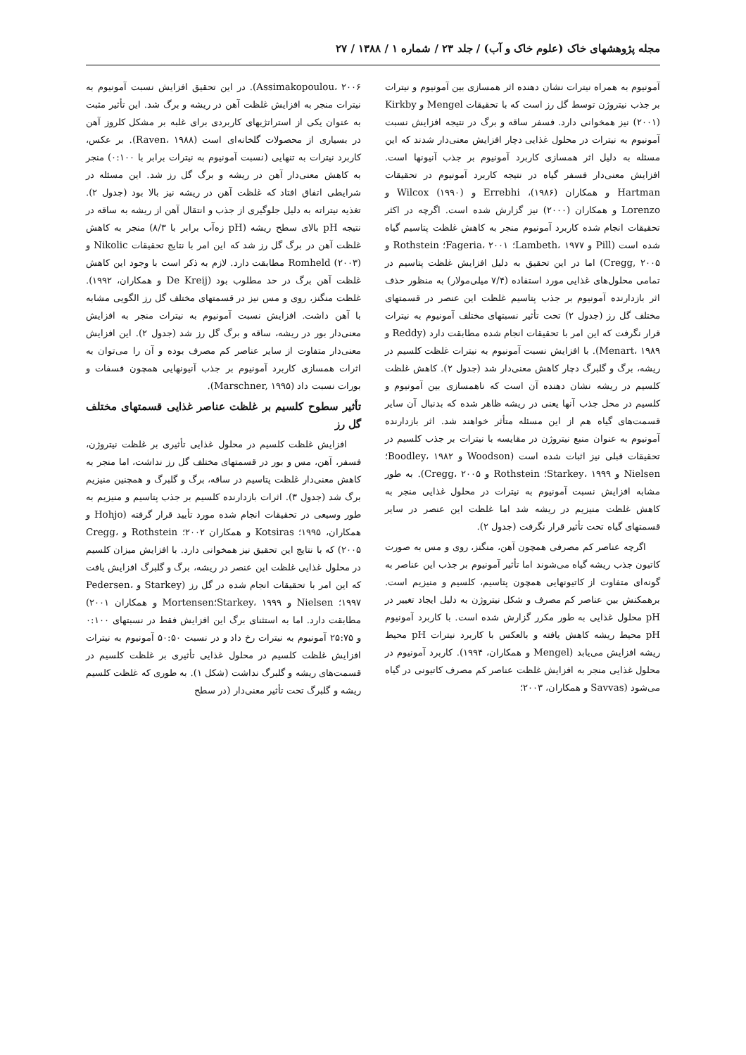مجله پژوهشهای خاک (علوم خاک و آب) / جلد ۲۳ / شماره ۱ / ۱۳۸۸ / ۲۷
آمونیوم به همراه نیترات نشان دهنده اثر همسازی بین آمونیوم و نیترات بر جذب نیتروژن توسط گل رز است که با تحقیقات Mengel و Kirkby (۲۰۰۱) نیز همخوانی دارد. فسفر ساقه و برگ در نتیجه افزایش نسبت آمونیوم به نیترات در محلول غذایی دچار افزایش معنی‌دار شدند که این مسئله به دلیل اثر همسازی کاربرد آمونیوم بر جذب آنیونها است. افزایش معنی‌دار فسفر گیاه در نتیجه کاربرد آمونیوم در تحقیقات Hartman و همکاران (۱۹۸۶)، Errebhi و Wilcox (۱۹۹۰) و Lorenzo و همکاران (۲۰۰۰) نیز گزارش شده است. اگرچه در اکثر تحقیقات انجام شده کاربرد آمونیوم منجر به کاهش غلظت پتاسیم گیاه شده است (Pill و Lambeth، ۱۹۷۷؛ Fageria، ۲۰۰۱؛ Rothstein و Cregg, ۲۰۰۵) اما در این تحقیق به دلیل افزایش غلظت پتاسیم در تمامی محلول‌های غذایی مورد استفاده (۷/۴ میلی‌مولار) به منظور حذف اثر بازدارنده آمونیوم بر جذب پتاسیم غلظت این عنصر در قسمتهای مختلف گل رز (جدول ۲) تحت تأثیر نسبتهای مختلف آمونیوم به نیترات قرار نگرفت که این امر با تحقیقات انجام شده مطابقت دارد (Reddy و Menart، ۱۹۸۹). با افزایش نسبت آمونیوم به نیترات غلظت کلسیم در ریشه، برگ و گلبرگ دچار کاهش معنی‌دار شد (جدول ۲). کاهش غلظت کلسیم در ریشه نشان دهنده آن است که ناهمسازی بین آمونیوم و کلسیم در محل جذب آنها یعنی در ریشه ظاهر شده که بدنبال آن سایر قسمت‌های گیاه هم از این مسئله متأثر خواهند شد. اثر بازدارنده آمونیوم به عنوان منبع نیتروژن در مقایسه با نیترات بر جذب کلسیم در تحقیقات قبلی نیز اثبات شده است (Woodson و Boodley، ۱۹۸۲؛ Nielsen و Starkey، ۱۹۹۹؛ Rothstein و Cregg، ۲۰۰۵). به طور مشابه افزایش نسبت آمونیوم به نیترات در محلول غذایی منجر به کاهش غلظت منیزیم در ریشه شد اما غلظت این عنصر در سایر قسمتهای گیاه تحت تأثیر قرار نگرفت (جدول ۲).
اگرچه عناصر کم مصرفی همچون آهن، منگنز، روی و مس به صورت کاتیون جذب ریشه گیاه می‌شوند اما تأثیر آمونیوم بر جذب این عناصر به گونه‌ای متفاوت از کاتیونهایی همچون پتاسیم، کلسیم و منیزیم است. برهمکنش بین عناصر کم مصرف و شکل نیتروژن به دلیل ایجاد تغییر در pH محلول غذایی به طور مکرر گزارش شده است. با کاربرد آمونیوم pH محیط ریشه کاهش یافته و بالعکس با کاربرد نیترات pH محیط ریشه افزایش می‌یابد (Mengel و همکاران، ۱۹۹۴). کاربرد آمونیوم در محلول غذایی منجر به افزایش غلظت عناصر کم مصرف کاتیونی در گیاه می‌شود (Savvas و همکاران، ۲۰۰۳؛
Assimakopoulou، ۲۰۰۶). در این تحقیق افزایش نسبت آمونیوم به نیترات منجر به افزایش غلظت آهن در ریشه و برگ شد. این تأثیر مثبت به عنوان یکی از استراتژیهای کاربردی برای غلبه بر مشکل کلروز آهن در بسیاری از محصولات گلخانه‌ای است (Raven، ۱۹۸۸). بر عکس، کاربرد نیترات به تنهایی (نسبت آمونیوم به نیترات برابر با ۰:۱۰۰) منجر به کاهش معنی‌دار آهن در ریشه و برگ گل رز شد. این مسئله در شرایطی اتفاق افتاد که غلظت آهن در ریشه نیز بالا بود (جدول ۲). تغذیه نیتراته به دلیل جلوگیری از جذب و انتقال آهن از ریشه به ساقه در نتیجه pH بالای سطح ریشه (pH زه‌آب برابر با ۸/۳) منجر به کاهش غلظت آهن در برگ گل رز شد که این امر با نتایج تحقیقات Nikolic و Romheld (۲۰۰۳) مطابقت دارد. لازم به ذکر است با وجود این کاهش غلظت آهن برگ در حد مطلوب بود (De Kreij و همکاران، ۱۹۹۲). غلظت منگنز، روی و مس نیز در قسمتهای مختلف گل رز الگویی مشابه با آهن داشت. افزایش نسبت آمونیوم به نیترات منجر به افزایش معنی‌دار بور در ریشه، ساقه و برگ گل رز شد (جدول ۲). این افزایش معنی‌دار متفاوت از سایر عناصر کم مصرف بوده و آن را می‌توان به اثرات همسازی کاربرد آمونیوم بر جذب آنیونهایی همچون فسفات و بورات نسبت داد (Marschner, ۱۹۹۵).
تأثیر سطوح کلسیم بر غلظت عناصر غذایی قسمتهای مختلف گل رز
افزایش غلظت کلسیم در محلول غذایی تأثیری بر غلظت نیتروژن، فسفر، آهن، مس و بور در قسمتهای مختلف گل رز نداشت، اما منجر به کاهش معنی‌دار غلظت پتاسیم در ساقه، برگ و گلبرگ و همچنین منیزیم برگ شد (جدول ۳). اثرات بازدارنده کلسیم بر جذب پتاسیم و منیزیم به طور وسیعی در تحقیقات انجام شده مورد تأیید قرار گرفته (Hohjo و همکاران، ۱۹۹۵؛ Kotsiras و همکاران ۲۰۰۲؛ Rothstein و Cregg، ۲۰۰۵) که با نتایج این تحقیق نیز همخوانی دارد. با افزایش میزان کلسیم در محلول غذایی غلظت این عنصر در ریشه، برگ و گلبرگ افزایش یافت که این امر با تحقیقات انجام شده در گل رز (Starkey و Pedersen، ۱۹۹۷؛ Nielsen و Starkey، ۱۹۹۹؛Mortensen و همکاران ۲۰۰۱) مطابقت دارد. اما به استثنای برگ این افزایش فقط در نسبتهای ۰:۱۰۰ و ۲۵:۷۵ آمونیوم به نیترات رخ داد و در نسبت ۵۰:۵۰ آمونیوم به نیترات افزایش غلظت کلسیم در محلول غذایی تأثیری بر غلظت کلسیم در قسمت‌های ریشه و گلبرگ نداشت (شکل ۱). به طوری که غلظت کلسیم ریشه و گلبرگ تحت تأثیر معنی‌دار (در سطح